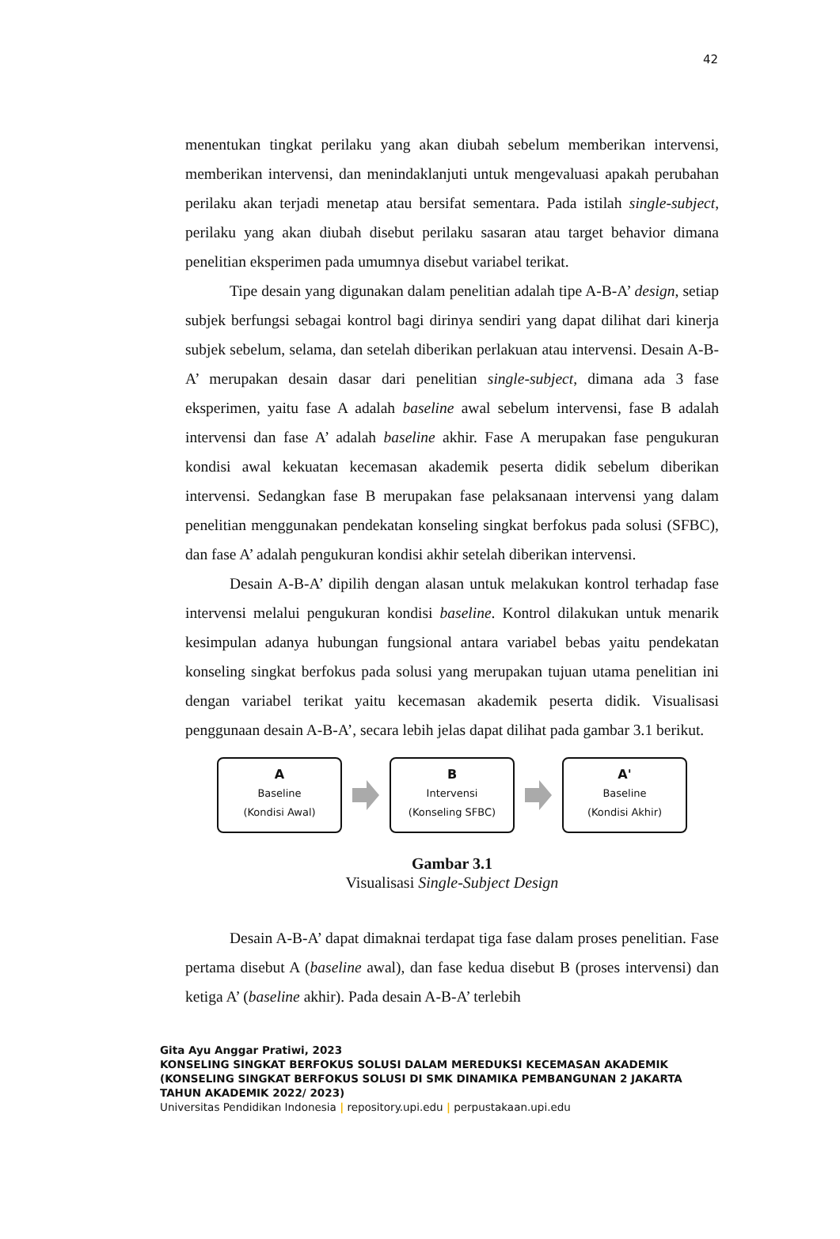42
menentukan tingkat perilaku yang akan diubah sebelum memberikan intervensi, memberikan intervensi, dan menindaklanjuti untuk mengevaluasi apakah perubahan perilaku akan terjadi menetap atau bersifat sementara. Pada istilah single-subject, perilaku yang akan diubah disebut perilaku sasaran atau target behavior dimana penelitian eksperimen pada umumnya disebut variabel terikat.
Tipe desain yang digunakan dalam penelitian adalah tipe A-B-A’ design, setiap subjek berfungsi sebagai kontrol bagi dirinya sendiri yang dapat dilihat dari kinerja subjek sebelum, selama, dan setelah diberikan perlakuan atau intervensi. Desain A-B-A’ merupakan desain dasar dari penelitian single-subject, dimana ada 3 fase eksperimen, yaitu fase A adalah baseline awal sebelum intervensi, fase B adalah intervensi dan fase A’ adalah baseline akhir. Fase A merupakan fase pengukuran kondisi awal kekuatan kecemasan akademik peserta didik sebelum diberikan intervensi. Sedangkan fase B merupakan fase pelaksanaan intervensi yang dalam penelitian menggunakan pendekatan konseling singkat berfokus pada solusi (SFBC), dan fase A’ adalah pengukuran kondisi akhir setelah diberikan intervensi.
Desain A-B-A’ dipilih dengan alasan untuk melakukan kontrol terhadap fase intervensi melalui pengukuran kondisi baseline. Kontrol dilakukan untuk menarik kesimpulan adanya hubungan fungsional antara variabel bebas yaitu pendekatan konseling singkat berfokus pada solusi yang merupakan tujuan utama penelitian ini dengan variabel terikat yaitu kecemasan akademik peserta didik. Visualisasi penggunaan desain A-B-A’, secara lebih jelas dapat dilihat pada gambar 3.1 berikut.
A
Baseline
(Kondisi Awal)
B
Intervensi
(Konseling SFBC)
A'
Baseline
(Kondisi Akhir)
Gambar 3.1
Visualisasi Single-Subject Design
Desain A-B-A’ dapat dimaknai terdapat tiga fase dalam proses penelitian. Fase pertama disebut A (baseline awal), dan fase kedua disebut B (proses intervensi) dan ketiga A’ (baseline akhir). Pada desain A-B-A’ terlebih
Gita Ayu Anggar Pratiwi, 2023
KONSELING SINGKAT BERFOKUS SOLUSI DALAM MEREDUKSI KECEMASAN AKADEMIK
(KONSELING SINGKAT BERFOKUS SOLUSI DI SMK DINAMIKA PEMBANGUNAN 2 JAKARTA
TAHUN AKADEMIK 2022/ 2023)
Universitas Pendidikan Indonesia | repository.upi.edu | perpustakaan.upi.edu